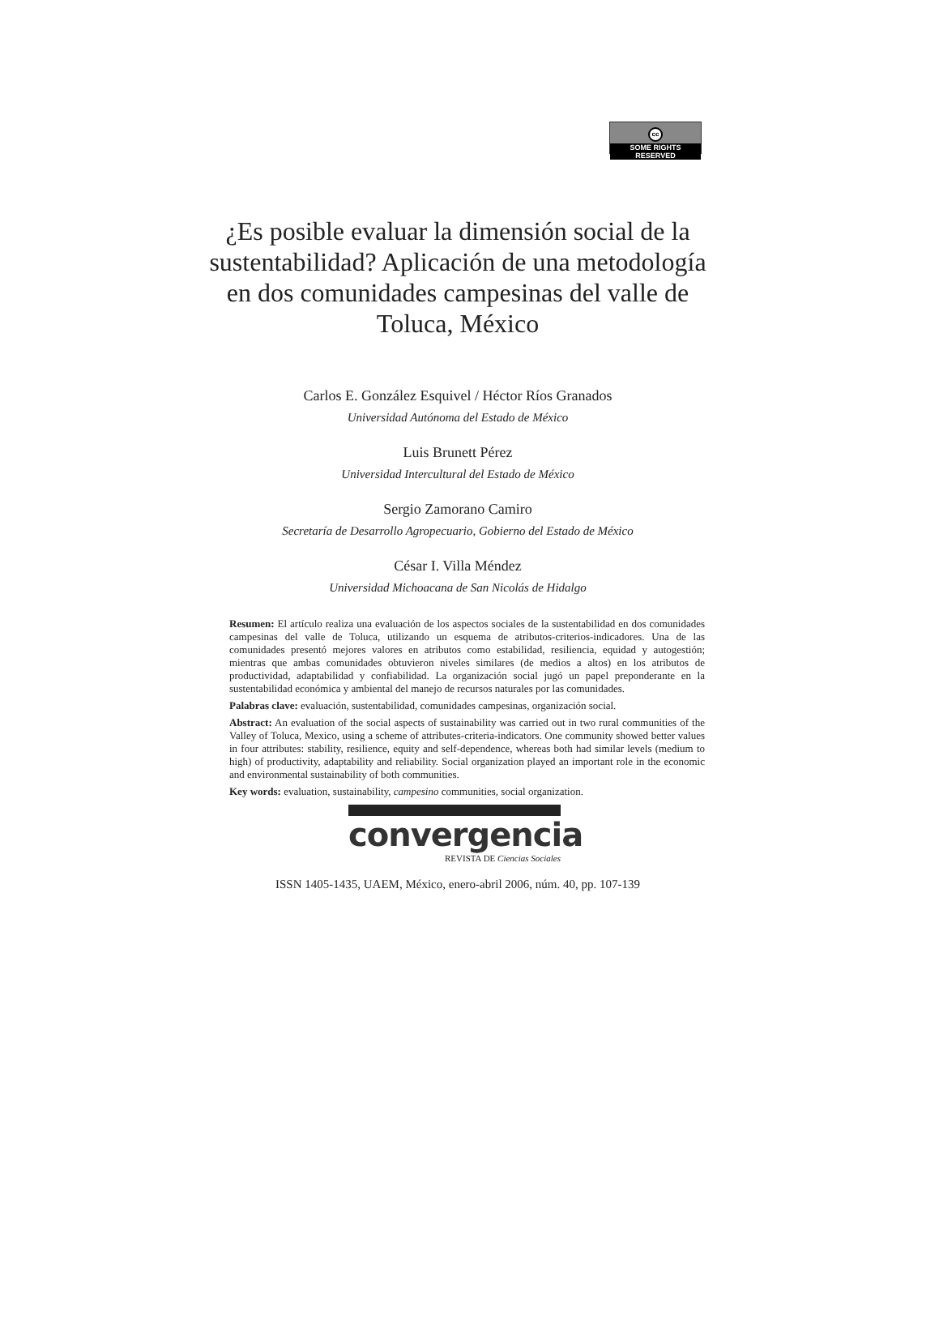cc
SOME RIGHTS RESERVED
¿Es posible evaluar la dimensión social de la sustentabilidad? Aplicación de una metodología en dos comunidades campesinas del valle de Toluca, México
Carlos E. González Esquivel / Héctor Ríos Granados
Universidad Autónoma del Estado de México
Luis Brunett Pérez
Universidad Intercultural del Estado de México
Sergio Zamorano Camiro
Secretaría de Desarrollo Agropecuario, Gobierno del Estado de México
César I. Villa Méndez
Universidad Michoacana de San Nicolás de Hidalgo
Resumen: El artículo realiza una evaluación de los aspectos sociales de la sustentabilidad en dos comunidades campesinas del valle de Toluca, utilizando un esquema de atributos-criterios-indicadores. Una de las comunidades presentó mejores valores en atributos como estabilidad, resiliencia, equidad y autogestión; mientras que ambas comunidades obtuvieron niveles similares (de medios a altos) en los atributos de productividad, adaptabilidad y confiabilidad. La organización social jugó un papel preponderante en la sustentabilidad económica y ambiental del manejo de recursos naturales por las comunidades.
Palabras clave: evaluación, sustentabilidad, comunidades campesinas, organización social.
Abstract: An evaluation of the social aspects of sustainability was carried out in two rural communities of the Valley of Toluca, Mexico, using a scheme of attributes-criteria-indicators. One community showed better values in four attributes: stability, resilience, equity and self-dependence, whereas both had similar levels (medium to high) of productivity, adaptability and reliability. Social organization played an important role in the economic and environmental sustainability of both communities.
Key words: evaluation, sustainability, campesino communities, social organization.
convergencia
REVISTA DE Ciencias Sociales
ISSN 1405-1435, UAEM, México, enero-abril 2006, núm. 40, pp. 107-139